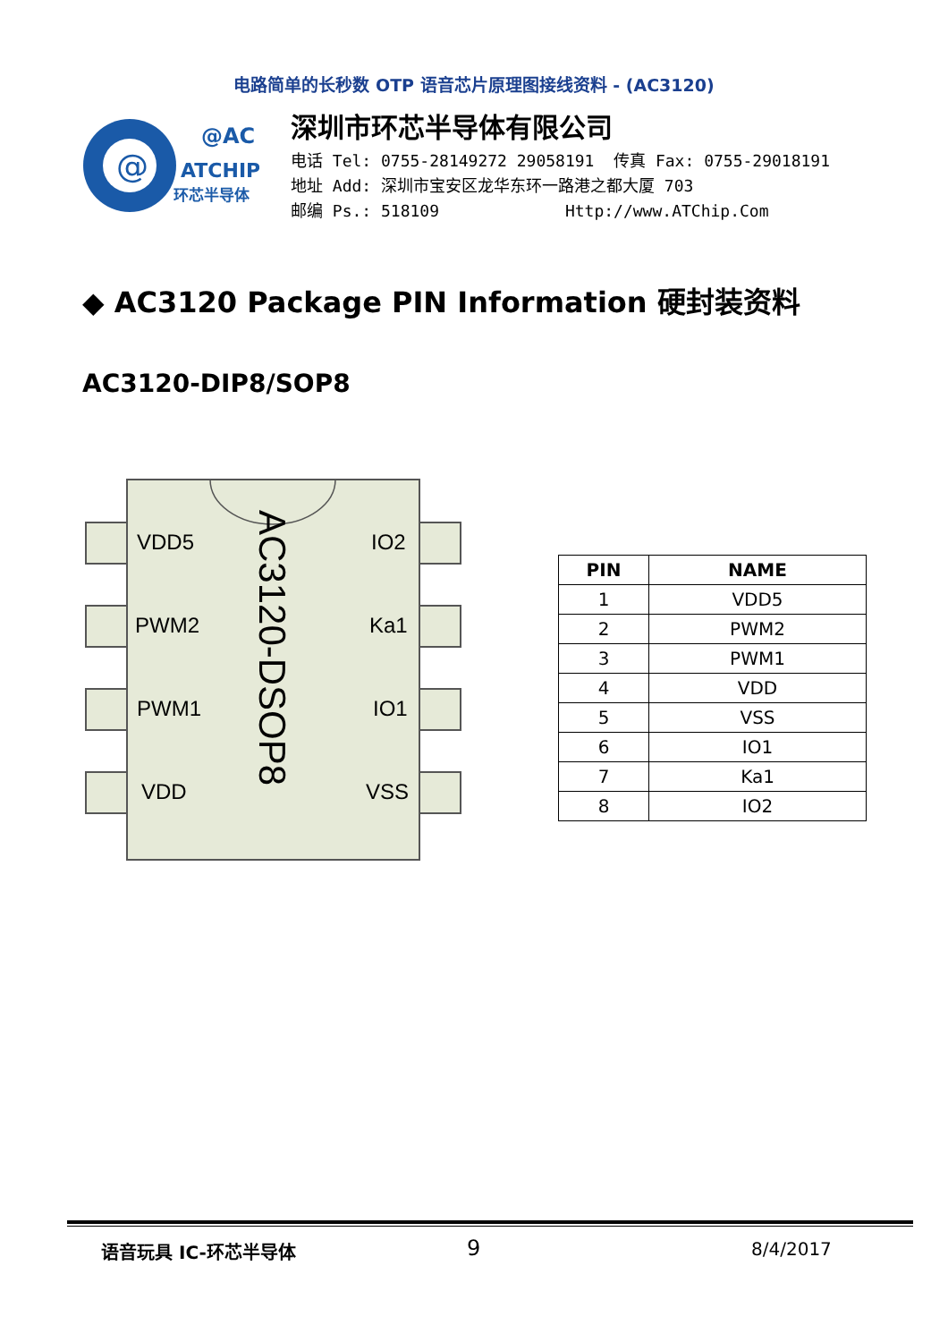电路简单的长秒数 OTP 语音芯片原理图接线资料 - (AC3120)
@
@AC
ATCHIP
环芯半导体
深圳市环芯半导体有限公司
电话 Tel: 0755-28149272 29058191 传真 Fax: 0755-29018191
地址 Add: 深圳市宝安区龙华东环一路港之都大厦 703
邮编 Ps.: 518109 Http://www.ATChip.Com
◆ AC3120 Package PIN Information 硬封装资料
AC3120-DIP8/SOP8
VDD5
PWM2
PWM1
VDD
IO2
Ka1
IO1
VSS
AC3120-DSOP8
| PIN | NAME |
| --- | --- |
| 1 | VDD5 |
| 2 | PWM2 |
| 3 | PWM1 |
| 4 | VDD |
| 5 | VSS |
| 6 | IO1 |
| 7 | Ka1 |
| 8 | IO2 |
语音玩具 IC-环芯半导体 9 8/4/2017